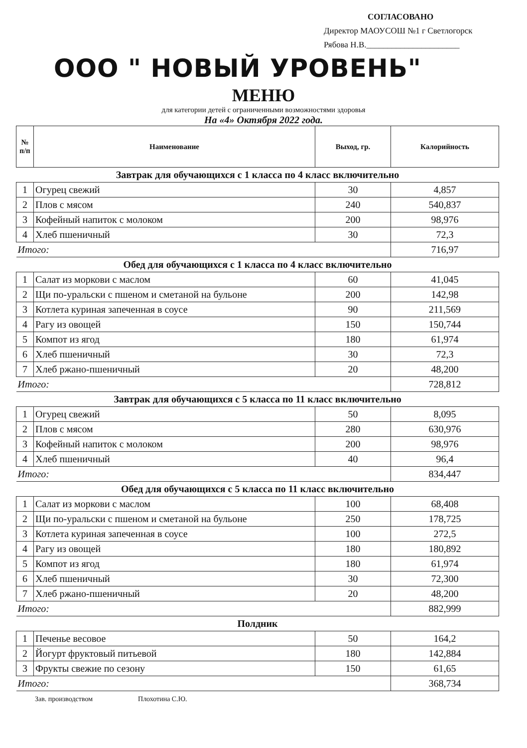СОГЛАСОВАНО
Директор МАОУСОШ №1 г Светлогорск
Рябова Н.В.______________________
ООО " НОВЫЙ УРОВЕНЬ"
МЕНЮ
для категории детей с ограниченными возможностями здоровья
На «4» Октября 2022 года.
| № п/п | Наименование | Выход, гр. | Калорийность |
| --- | --- | --- | --- |
| Завтрак для обучающихся с 1 класса по 4 класс включительно | | | |
| 1 | Огурец свежий | 30 | 4,857 |
| 2 | Плов с мясом | 240 | 540,837 |
| 3 | Кофейный напиток с молоком | 200 | 98,976 |
| 4 | Хлеб пшеничный | 30 | 72,3 |
| Итого: | | | 716,97 |
| Обед для обучающихся с 1 класса по 4 класс включительно | | | |
| 1 | Салат из моркови с маслом | 60 | 41,045 |
| 2 | Щи по-уральски с пшеном и сметаной на бульоне | 200 | 142,98 |
| 3 | Котлета куриная запеченная в соусе | 90 | 211,569 |
| 4 | Рагу из овощей | 150 | 150,744 |
| 5 | Компот из ягод | 180 | 61,974 |
| 6 | Хлеб пшеничный | 30 | 72,3 |
| 7 | Хлеб ржано-пшеничный | 20 | 48,200 |
| Итого: | | | 728,812 |
| Завтрак для обучающихся с 5 класса по 11 класс включительно | | | |
| 1 | Огурец свежий | 50 | 8,095 |
| 2 | Плов с мясом | 280 | 630,976 |
| 3 | Кофейный напиток с молоком | 200 | 98,976 |
| 4 | Хлеб пшеничный | 40 | 96,4 |
| Итого: | | | 834,447 |
| Обед для обучающихся с 5 класса по 11 класс включительно | | | |
| 1 | Салат из моркови с маслом | 100 | 68,408 |
| 2 | Щи по-уральски с пшеном и сметаной на бульоне | 250 | 178,725 |
| 3 | Котлета куриная запеченная в соусе | 100 | 272,5 |
| 4 | Рагу из овощей | 180 | 180,892 |
| 5 | Компот из ягод | 180 | 61,974 |
| 6 | Хлеб пшеничный | 30 | 72,300 |
| 7 | Хлеб ржано-пшеничный | 20 | 48,200 |
| Итого: | | | 882,999 |
| Полдник | | | |
| 1 | Печенье весовое | 50 | 164,2 |
| 2 | Йогурт фруктовый питьевой | 180 | 142,884 |
| 3 | Фрукты свежие по сезону | 150 | 61,65 |
| Итого: | | | 368,734 |
Зав. производством Плохотина С.Ю.